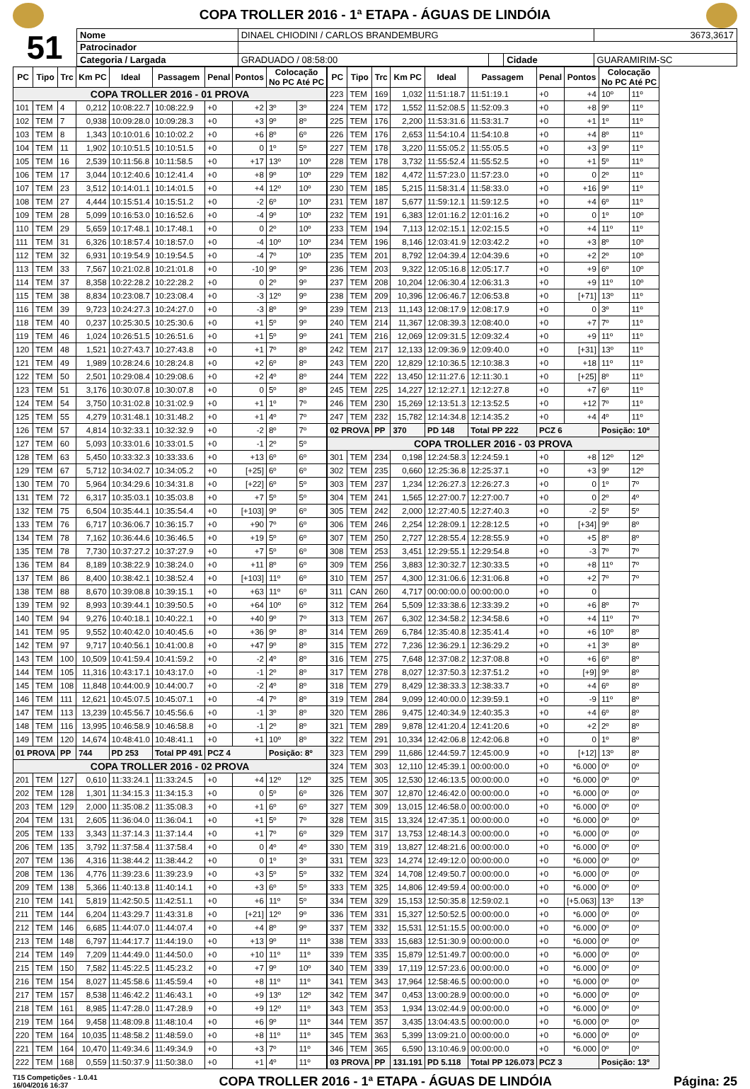COPA TROLLER 2016 - 1ª ETAPA - ÁGUAS DE LINDÓIA
51
| Nome | DINAEL CHIODINI / CARLOS BRANDEMBURG | | | | 3673,3617 |
| Patrocinador | | | | | |
| Categoria / Largada | GRADUADO / 08:58:00 | | Cidade | GUARAMIRIM-SC | |
| PC | Tipo | Trc | Km PC | Ideal | Passagem | Penal | Pontos | Colocação No PC Até PC | |
| --- | --- | --- | --- | --- | --- | --- | --- | --- | --- |
| COPA TROLLER 2016 - 01 PROVA | | | | | | | | | |
| 101 | TEM | 4 | 0,212 | 10:08:22.7 | 10:08:22.9 | +0 | +2 | 3º | 3º |
| 102 | TEM | 7 | 0,938 | 10:09:28.0 | 10:09:28.3 | +0 | +3 | 9º | 8º |
| 103 | TEM | 8 | 1,343 | 10:10:01.6 | 10:10:02.2 | +0 | +6 | 8º | 6º |
| 104 | TEM | 11 | 1,902 | 10:10:51.5 | 10:10:51.5 | +0 | 0 | 1º | 5º |
| 105 | TEM | 16 | 2,539 | 10:11:56.8 | 10:11:58.5 | +0 | +17 | 13º | 10º |
| 106 | TEM | 17 | 3,044 | 10:12:40.6 | 10:12:41.4 | +0 | +8 | 9º | 10º |
| 107 | TEM | 23 | 3,512 | 10:14:01.1 | 10:14:01.5 | +0 | +4 | 12º | 10º |
| 108 | TEM | 27 | 4,444 | 10:15:51.4 | 10:15:51.2 | +0 | -2 | 6º | 10º |
| 109 | TEM | 28 | 5,099 | 10:16:53.0 | 10:16:52.6 | +0 | -4 | 9º | 10º |
| 110 | TEM | 29 | 5,659 | 10:17:48.1 | 10:17:48.1 | +0 | 0 | 2º | 10º |
| 111 | TEM | 31 | 6,326 | 10:18:57.4 | 10:18:57.0 | +0 | -4 | 10º | 10º |
| 112 | TEM | 32 | 6,931 | 10:19:54.9 | 10:19:54.5 | +0 | -4 | 7º | 10º |
| 113 | TEM | 33 | 7,567 | 10:21:02.8 | 10:21:01.8 | +0 | -10 | 9º | 9º |
| 114 | TEM | 37 | 8,358 | 10:22:28.2 | 10:22:28.2 | +0 | 0 | 2º | 9º |
| 115 | TEM | 38 | 8,834 | 10:23:08.7 | 10:23:08.4 | +0 | -3 | 12º | 9º |
| 116 | TEM | 39 | 9,723 | 10:24:27.3 | 10:24:27.0 | +0 | -3 | 8º | 9º |
| 118 | TEM | 40 | 0,237 | 10:25:30.5 | 10:25:30.6 | +0 | +1 | 5º | 9º |
| 119 | TEM | 46 | 1,024 | 10:26:51.5 | 10:26:51.6 | +0 | +1 | 5º | 9º |
| 120 | TEM | 48 | 1,521 | 10:27:43.7 | 10:27:43.8 | +0 | +1 | 7º | 8º |
| 121 | TEM | 49 | 1,989 | 10:28:24.6 | 10:28:24.8 | +0 | +2 | 6º | 8º |
| 122 | TEM | 50 | 2,501 | 10:29:08.4 | 10:29:08.6 | +0 | +2 | 4º | 8º |
| 123 | TEM | 51 | 3,176 | 10:30:07.8 | 10:30:07.8 | +0 | 0 | 5º | 8º |
| 124 | TEM | 54 | 3,750 | 10:31:02.8 | 10:31:02.9 | +0 | +1 | 1º | 7º |
| 125 | TEM | 55 | 4,279 | 10:31:48.1 | 10:31:48.2 | +0 | +1 | 4º | 7º |
| 126 | TEM | 57 | 4,814 | 10:32:33.1 | 10:32:32.9 | +0 | -2 | 8º | 7º |
| 127 | TEM | 60 | 5,093 | 10:33:01.6 | 10:33:01.5 | +0 | -1 | 2º | 5º |
| 128 | TEM | 63 | 5,450 | 10:33:32.3 | 10:33:33.6 | +0 | +13 | 6º | 6º |
| 129 | TEM | 67 | 5,712 | 10:34:02.7 | 10:34:05.2 | +0 | [+25] | 6º | 6º |
| 130 | TEM | 70 | 5,964 | 10:34:29.6 | 10:34:31.8 | +0 | [+22] | 6º | 5º |
| 131 | TEM | 72 | 6,317 | 10:35:03.1 | 10:35:03.8 | +0 | +7 | 5º | 5º |
| 132 | TEM | 75 | 6,504 | 10:35:44.1 | 10:35:54.4 | +0 | [+103] | 9º | 6º |
| 133 | TEM | 76 | 6,717 | 10:36:06.7 | 10:36:15.7 | +0 | +90 | 7º | 6º |
| 134 | TEM | 78 | 7,162 | 10:36:44.6 | 10:36:46.5 | +0 | +19 | 5º | 6º |
| 135 | TEM | 78 | 7,730 | 10:37:27.2 | 10:37:27.9 | +0 | +7 | 5º | 6º |
| 136 | TEM | 84 | 8,189 | 10:38:22.9 | 10:38:24.0 | +0 | +11 | 8º | 6º |
| 137 | TEM | 86 | 8,400 | 10:38:42.1 | 10:38:52.4 | +0 | [+103] | 11º | 6º |
| 138 | TEM | 88 | 8,670 | 10:39:08.8 | 10:39:15.1 | +0 | +63 | 11º | 6º |
| 139 | TEM | 92 | 8,993 | 10:39:44.1 | 10:39:50.5 | +0 | +64 | 10º | 6º |
| 140 | TEM | 94 | 9,276 | 10:40:18.1 | 10:40:22.1 | +0 | +40 | 9º | 7º |
| 141 | TEM | 95 | 9,552 | 10:40:42.0 | 10:40:45.6 | +0 | +36 | 9º | 8º |
| 142 | TEM | 97 | 9,717 | 10:40:56.1 | 10:41:00.8 | +0 | +47 | 9º | 8º |
| 143 | TEM | 100 | 10,509 | 10:41:59.4 | 10:41:59.2 | +0 | -2 | 4º | 8º |
| 144 | TEM | 105 | 11,316 | 10:43:17.1 | 10:43:17.0 | +0 | -1 | 2º | 8º |
| 145 | TEM | 108 | 11,848 | 10:44:00.9 | 10:44:00.7 | +0 | -2 | 4º | 8º |
| 146 | TEM | 111 | 12,621 | 10:45:07.5 | 10:45:07.1 | +0 | -4 | 7º | 8º |
| 147 | TEM | 113 | 13,239 | 10:45:56.7 | 10:45:56.6 | +0 | -1 | 3º | 8º |
| 148 | TEM | 116 | 13,995 | 10:46:58.9 | 10:46:58.8 | +0 | -1 | 2º | 8º |
| 149 | TEM | 120 | 14,674 | 10:48:41.0 | 10:48:41.1 | +0 | +1 | 10º | 8º |
| 01 PROVA | | PP | 744 | PD 253 | Total PP 491 | PCZ 4 | | Posição: 8º | |
| COPA TROLLER 2016 - 02 PROVA | | | | | | | | | |
| 201 | TEM | 127 | 0,610 | 11:33:24.1 | 11:33:24.5 | +0 | +4 | 12º | 12º |
| 202 | TEM | 128 | 1,301 | 11:34:15.3 | 11:34:15.3 | +0 | 0 | 5º | 6º |
| 203 | TEM | 129 | 2,000 | 11:35:08.2 | 11:35:08.3 | +0 | +1 | 6º | 6º |
| 204 | TEM | 131 | 2,605 | 11:36:04.0 | 11:36:04.1 | +0 | +1 | 5º | 7º |
| 205 | TEM | 133 | 3,343 | 11:37:14.3 | 11:37:14.4 | +0 | +1 | 7º | 6º |
| 206 | TEM | 135 | 3,792 | 11:37:58.4 | 11:37:58.4 | +0 | 0 | 4º | 4º |
| 207 | TEM | 136 | 4,316 | 11:38:44.2 | 11:38:44.2 | +0 | 0 | 1º | 3º |
| 208 | TEM | 136 | 4,776 | 11:39:23.6 | 11:39:23.9 | +0 | +3 | 5º | 5º |
| 209 | TEM | 138 | 5,366 | 11:40:13.8 | 11:40:14.1 | +0 | +3 | 6º | 5º |
| 210 | TEM | 141 | 5,819 | 11:42:50.5 | 11:42:51.1 | +0 | +6 | 11º | 5º |
| 211 | TEM | 144 | 6,204 | 11:43:29.7 | 11:43:31.8 | +0 | [+21] | 12º | 9º |
| 212 | TEM | 146 | 6,685 | 11:44:07.0 | 11:44:07.4 | +0 | +4 | 8º | 9º |
| 213 | TEM | 148 | 6,797 | 11:44:17.7 | 11:44:19.0 | +0 | +13 | 9º | 11º |
| 214 | TEM | 149 | 7,209 | 11:44:49.0 | 11:44:50.0 | +0 | +10 | 11º | 11º |
| 215 | TEM | 150 | 7,582 | 11:45:22.5 | 11:45:23.2 | +0 | +7 | 9º | 10º |
| 216 | TEM | 154 | 8,027 | 11:45:58.6 | 11:45:59.4 | +0 | +8 | 11º | 11º |
| 217 | TEM | 157 | 8,538 | 11:46:42.2 | 11:46:43.1 | +0 | +9 | 13º | 12º |
| 218 | TEM | 161 | 8,985 | 11:47:28.0 | 11:47:28.9 | +0 | +9 | 12º | 11º |
| 219 | TEM | 164 | 9,458 | 11:48:09.8 | 11:48:10.4 | +0 | +6 | 9º | 11º |
| 220 | TEM | 164 | 10,035 | 11:48:58.2 | 11:48:59.0 | +0 | +8 | 11º | 11º |
| 221 | TEM | 164 | 10,470 | 11:49:34.6 | 11:49:34.9 | +0 | +3 | 7º | 11º |
| 222 | TEM | 168 | 0,559 | 11:50:37.9 | 11:50:38.0 | +0 | +1 | 4º | 11º |
| PC | Tipo | Trc | Km PC | Ideal | Passagem | Penal | Pontos | Colocação No PC Até PC | |
| --- | --- | --- | --- | --- | --- | --- | --- | --- | --- |
| 223 | TEM | 169 | 1,032 | 11:51:18.7 | 11:51:19.1 | +0 | +4 | 10º | 11º |
| 224 | TEM | 172 | 1,552 | 11:52:08.5 | 11:52:09.3 | +0 | +8 | 9º | 11º |
| 225 | TEM | 176 | 2,200 | 11:53:31.6 | 11:53:31.7 | +0 | +1 | 1º | 11º |
| 226 | TEM | 176 | 2,653 | 11:54:10.4 | 11:54:10.8 | +0 | +4 | 8º | 11º |
| 227 | TEM | 178 | 3,220 | 11:55:05.2 | 11:55:05.5 | +0 | +3 | 9º | 11º |
| 228 | TEM | 178 | 3,732 | 11:55:52.4 | 11:55:52.5 | +0 | +1 | 5º | 11º |
| 229 | TEM | 182 | 4,472 | 11:57:23.0 | 11:57:23.0 | +0 | 0 | 2º | 11º |
| 230 | TEM | 185 | 5,215 | 11:58:31.4 | 11:58:33.0 | +0 | +16 | 9º | 11º |
| 231 | TEM | 187 | 5,677 | 11:59:12.1 | 11:59:12.5 | +0 | +4 | 6º | 11º |
| 232 | TEM | 191 | 6,383 | 12:01:16.2 | 12:01:16.2 | +0 | 0 | 1º | 10º |
| 233 | TEM | 194 | 7,113 | 12:02:15.1 | 12:02:15.5 | +0 | +4 | 11º | 11º |
| 234 | TEM | 196 | 8,146 | 12:03:41.9 | 12:03:42.2 | +0 | +3 | 8º | 10º |
| 235 | TEM | 201 | 8,792 | 12:04:39.4 | 12:04:39.6 | +0 | +2 | 2º | 10º |
| 236 | TEM | 203 | 9,322 | 12:05:16.8 | 12:05:17.7 | +0 | +9 | 6º | 10º |
| 237 | TEM | 208 | 10,204 | 12:06:30.4 | 12:06:31.3 | +0 | +9 | 11º | 10º |
| 238 | TEM | 209 | 10,396 | 12:06:46.7 | 12:06:53.8 | +0 | [+71] | 13º | 11º |
| 239 | TEM | 213 | 11,143 | 12:08:17.9 | 12:08:17.9 | +0 | 0 | 3º | 11º |
| 240 | TEM | 214 | 11,367 | 12:08:39.3 | 12:08:40.0 | +0 | +7 | 7º | 11º |
| 241 | TEM | 216 | 12,069 | 12:09:31.5 | 12:09:32.4 | +0 | +9 | 11º | 11º |
| 242 | TEM | 217 | 12,133 | 12:09:36.9 | 12:09:40.0 | +0 | [+31] | 13º | 11º |
| 243 | TEM | 220 | 12,829 | 12:10:36.5 | 12:10:38.3 | +0 | +18 | 11º | 11º |
| 244 | TEM | 222 | 13,450 | 12:11:27.6 | 12:11:30.1 | +0 | [+25] | 8º | 11º |
| 245 | TEM | 225 | 14,227 | 12:12:27.1 | 12:12:27.8 | +0 | +7 | 6º | 11º |
| 246 | TEM | 230 | 15,269 | 12:13:51.3 | 12:13:52.5 | +0 | +12 | 7º | 11º |
| 247 | TEM | 232 | 15,782 | 12:14:34.8 | 12:14:35.2 | +0 | +4 | 4º | 11º |
| 02 PROVA | | PP | 370 | PD 148 | Total PP 222 | PCZ 6 | | Posição: 10º | |
| COPA TROLLER 2016 - 03 PROVA | | | | | | | | | |
| 301 | TEM | 234 | 0,198 | 12:24:58.3 | 12:24:59.1 | +0 | +8 | 12º | 12º |
| 302 | TEM | 235 | 0,660 | 12:25:36.8 | 12:25:37.1 | +0 | +3 | 9º | 12º |
| 303 | TEM | 237 | 1,234 | 12:26:27.3 | 12:26:27.3 | +0 | 0 | 1º | 7º |
| 304 | TEM | 241 | 1,565 | 12:27:00.7 | 12:27:00.7 | +0 | 0 | 2º | 4º |
| 305 | TEM | 242 | 2,000 | 12:27:40.5 | 12:27:40.3 | +0 | -2 | 5º | 5º |
| 306 | TEM | 246 | 2,254 | 12:28:09.1 | 12:28:12.5 | +0 | [+34] | 9º | 8º |
| 307 | TEM | 250 | 2,727 | 12:28:55.4 | 12:28:55.9 | +0 | +5 | 8º | 8º |
| 308 | TEM | 253 | 3,451 | 12:29:55.1 | 12:29:54.8 | +0 | -3 | 7º | 7º |
| 309 | TEM | 256 | 3,883 | 12:30:32.7 | 12:30:33.5 | +0 | +8 | 11º | 7º |
| 310 | TEM | 257 | 4,300 | 12:31:06.6 | 12:31:06.8 | +0 | +2 | 7º | 7º |
| 311 | CAN | 260 | 4,717 | 00:00:00.0 | 00:00:00.0 | +0 | 0 | | |
| 312 | TEM | 264 | 5,509 | 12:33:38.6 | 12:33:39.2 | +0 | +6 | 8º | 7º |
| 313 | TEM | 267 | 6,302 | 12:34:58.2 | 12:34:58.6 | +0 | +4 | 11º | 7º |
| 314 | TEM | 269 | 6,784 | 12:35:40.8 | 12:35:41.4 | +0 | +6 | 10º | 8º |
| 315 | TEM | 272 | 7,236 | 12:36:29.1 | 12:36:29.2 | +0 | +1 | 3º | 8º |
| 316 | TEM | 275 | 7,648 | 12:37:08.2 | 12:37:08.8 | +0 | +6 | 6º | 8º |
| 317 | TEM | 278 | 8,027 | 12:37:50.3 | 12:37:51.2 | +0 | [+9] | 9º | 8º |
| 318 | TEM | 279 | 8,429 | 12:38:33.3 | 12:38:33.7 | +0 | +4 | 6º | 8º |
| 319 | TEM | 284 | 9,099 | 12:40:00.0 | 12:39:59.1 | +0 | -9 | 11º | 8º |
| 320 | TEM | 286 | 9,475 | 12:40:34.9 | 12:40:35.3 | +0 | +4 | 6º | 8º |
| 321 | TEM | 289 | 9,878 | 12:41:20.4 | 12:41:20.6 | +0 | +2 | 2º | 8º |
| 322 | TEM | 291 | 10,334 | 12:42:06.8 | 12:42:06.8 | +0 | 0 | 1º | 8º |
| 323 | TEM | 299 | 11,686 | 12:44:59.7 | 12:45:00.9 | +0 | [+12] | 13º | 8º |
| 324 | TEM | 303 | 12,110 | 12:45:39.1 | 00:00:00.0 | +0 | *6.000 | 0º | 0º |
| 325 | TEM | 305 | 12,530 | 12:46:13.5 | 00:00:00.0 | +0 | *6.000 | 0º | 0º |
| 326 | TEM | 307 | 12,870 | 12:46:42.0 | 00:00:00.0 | +0 | *6.000 | 0º | 0º |
| 327 | TEM | 309 | 13,015 | 12:46:58.0 | 00:00:00.0 | +0 | *6.000 | 0º | 0º |
| 328 | TEM | 315 | 13,324 | 12:47:35.1 | 00:00:00.0 | +0 | *6.000 | 0º | 0º |
| 329 | TEM | 317 | 13,753 | 12:48:14.3 | 00:00:00.0 | +0 | *6.000 | 0º | 0º |
| 330 | TEM | 319 | 13,827 | 12:48:21.6 | 00:00:00.0 | +0 | *6.000 | 0º | 0º |
| 331 | TEM | 323 | 14,274 | 12:49:12.0 | 00:00:00.0 | +0 | *6.000 | 0º | 0º |
| 332 | TEM | 324 | 14,708 | 12:49:50.7 | 00:00:00.0 | +0 | *6.000 | 0º | 0º |
| 333 | TEM | 325 | 14,806 | 12:49:59.4 | 00:00:00.0 | +0 | *6.000 | 0º | 0º |
| 334 | TEM | 329 | 15,153 | 12:50:35.8 | 12:59:02.1 | +0 | [+5.063] | 13º | 13º |
| 336 | TEM | 331 | 15,327 | 12:50:52.5 | 00:00:00.0 | +0 | *6.000 | 0º | 0º |
| 337 | TEM | 332 | 15,531 | 12:51:15.5 | 00:00:00.0 | +0 | *6.000 | 0º | 0º |
| 338 | TEM | 333 | 15,683 | 12:51:30.9 | 00:00:00.0 | +0 | *6.000 | 0º | 0º |
| 339 | TEM | 335 | 15,879 | 12:51:49.7 | 00:00:00.0 | +0 | *6.000 | 0º | 0º |
| 340 | TEM | 339 | 17,119 | 12:57:23.6 | 00:00:00.0 | +0 | *6.000 | 0º | 0º |
| 341 | TEM | 343 | 17,964 | 12:58:46.5 | 00:00:00.0 | +0 | *6.000 | 0º | 0º |
| 342 | TEM | 347 | 0,453 | 13:00:28.9 | 00:00:00.0 | +0 | *6.000 | 0º | 0º |
| 343 | TEM | 353 | 1,934 | 13:02:44.9 | 00:00:00.0 | +0 | *6.000 | 0º | 0º |
| 344 | TEM | 357 | 3,435 | 13:04:43.5 | 00:00:00.0 | +0 | *6.000 | 0º | 0º |
| 345 | TEM | 363 | 5,399 | 13:09:21.0 | 00:00:00.0 | +0 | *6.000 | 0º | 0º |
| 346 | TEM | 365 | 6,590 | 13:10:46.9 | 00:00:00.0 | +0 | *6.000 | 0º | 0º |
| 03 PROVA | | PP | 131.191 | PD 5.118 | Total PP 126.073 | PCZ 3 | | Posição: 13º | |
T15 Competições - 1.0.41
16/04/2016 16:37
COPA TROLLER 2016 - 1ª ETAPA - ÁGUAS DE LINDÓIA
Página: 25